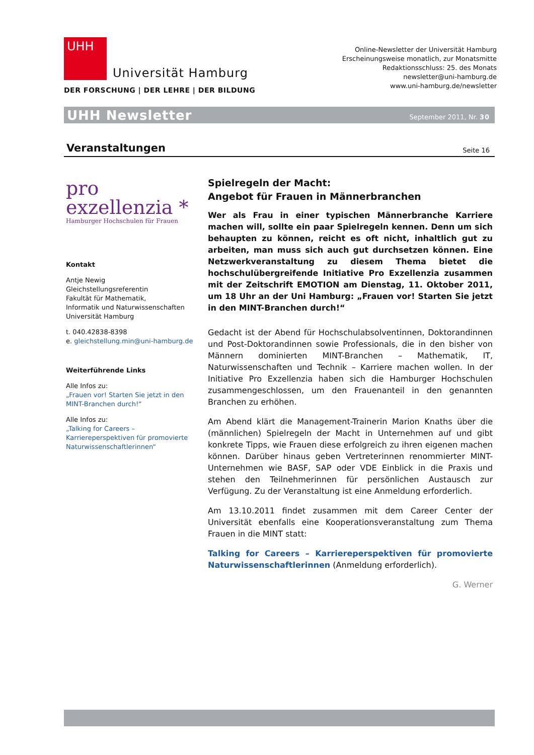UHH
Universität Hamburg
DER FORSCHUNG | DER LEHRE | DER BILDUNG
Online-Newsletter der Universität Hamburg
Erscheinungsweise monatlich, zur Monatsmitte
Redaktionsschluss: 25. des Monats
newsletter@uni-hamburg.de
www.uni-hamburg.de/newsletter
UHH Newsletter September 2011, Nr. 30
Veranstaltungen
Seite 16
pro
exzellenzia *
Hamburger Hochschulen für Frauen
Kontakt
Antje Newig
Gleichstellungsreferentin
Fakultät für Mathematik,
Informatik und Naturwissenschaften
Universität Hamburg
t. 040.42838-8398
e. gleichstellung.min@uni-hamburg.de
Weiterführende Links
Alle Infos zu:
„Frauen vor! Starten Sie jetzt in den MINT-Branchen durch!“
Alle Infos zu:
„Talking for Careers – Karriereperspektiven für promovierte Naturwissenschaftlerinnen“
Spielregeln der Macht:
Angebot für Frauen in Männerbranchen
Wer als Frau in einer typischen Männerbranche Karriere machen will, sollte ein paar Spielregeln kennen. Denn um sich behaupten zu können, reicht es oft nicht, inhaltlich gut zu arbeiten, man muss sich auch gut durchsetzen können. Eine Netzwerkveranstaltung zu diesem Thema bietet die hochschulübergreifende Initiative Pro Exzellenzia zusammen mit der Zeitschrift EMOTION am Dienstag, 11. Oktober 2011, um 18 Uhr an der Uni Hamburg: „Frauen vor! Starten Sie jetzt in den MINT-Branchen durch!“
Gedacht ist der Abend für Hochschulabsolventinnen, Doktorandinnen und Post-Doktorandinnen sowie Professionals, die in den bisher von Männern dominierten MINT-Branchen – Mathematik, IT, Naturwissenschaften und Technik – Karriere machen wollen. In der Initiative Pro Exzellenzia haben sich die Hamburger Hochschulen zusammengeschlossen, um den Frauenanteil in den genannten Branchen zu erhöhen.
Am Abend klärt die Management-Trainerin Marion Knaths über die (männlichen) Spielregeln der Macht in Unternehmen auf und gibt konkrete Tipps, wie Frauen diese erfolgreich zu ihren eigenen machen können. Darüber hinaus geben Vertreterinnen renommierter MINT-Unternehmen wie BASF, SAP oder VDE Einblick in die Praxis und stehen den Teilnehmerinnen für persönlichen Austausch zur Verfügung. Zu der Veranstaltung ist eine Anmeldung erforderlich.
Am 13.10.2011 findet zusammen mit dem Career Center der Universität ebenfalls eine Kooperationsveranstaltung zum Thema Frauen in die MINT statt:
Talking for Careers – Karriereperspektiven für promovierte Naturwissenschaftlerinnen (Anmeldung erforderlich).
G. Werner